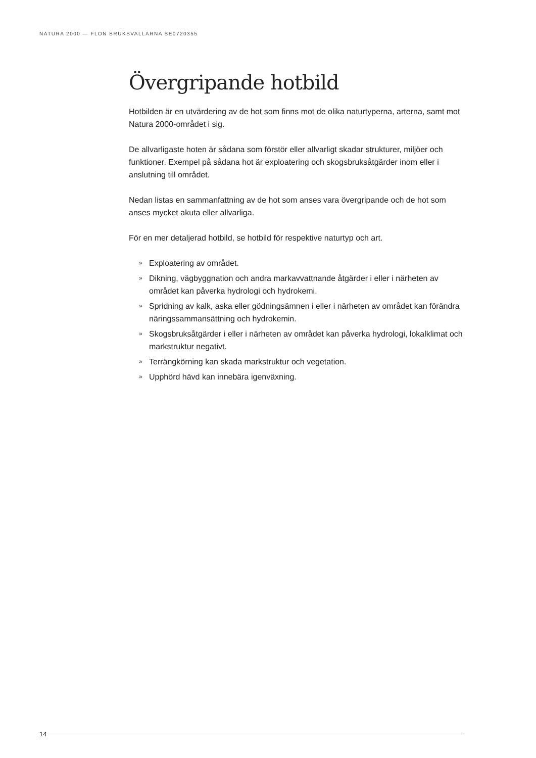NATURA 2000 — FLON BRUKSVALLARNA SE0720355
Övergripande hotbild
Hotbilden är en utvärdering av de hot som finns mot de olika naturtyperna, arterna, samt mot Natura 2000-området i sig.
De allvarligaste hoten är sådana som förstör eller allvarligt skadar strukturer, miljöer och funktioner. Exempel på sådana hot är exploatering och skogsbruksåtgärder inom eller i anslutning till området.
Nedan listas en sammanfattning av de hot som anses vara övergripande och de hot som anses mycket akuta eller allvarliga.
För en mer detaljerad hotbild, se hotbild för respektive naturtyp och art.
» Exploatering av området.
» Dikning, vägbyggnation och andra markavvattnande åtgärder i eller i närheten av området kan påverka hydrologi och hydrokemi.
» Spridning av kalk, aska eller gödningsämnen i eller i närheten av området kan förändra näringssammansättning och hydrokemin.
» Skogsbruksåtgärder i eller i närheten av området kan påverka hydrologi, lokalklimat och markstruktur negativt.
» Terrängkörning kan skada markstruktur och vegetation.
» Upphörd hävd kan innebära igenväxning.
14